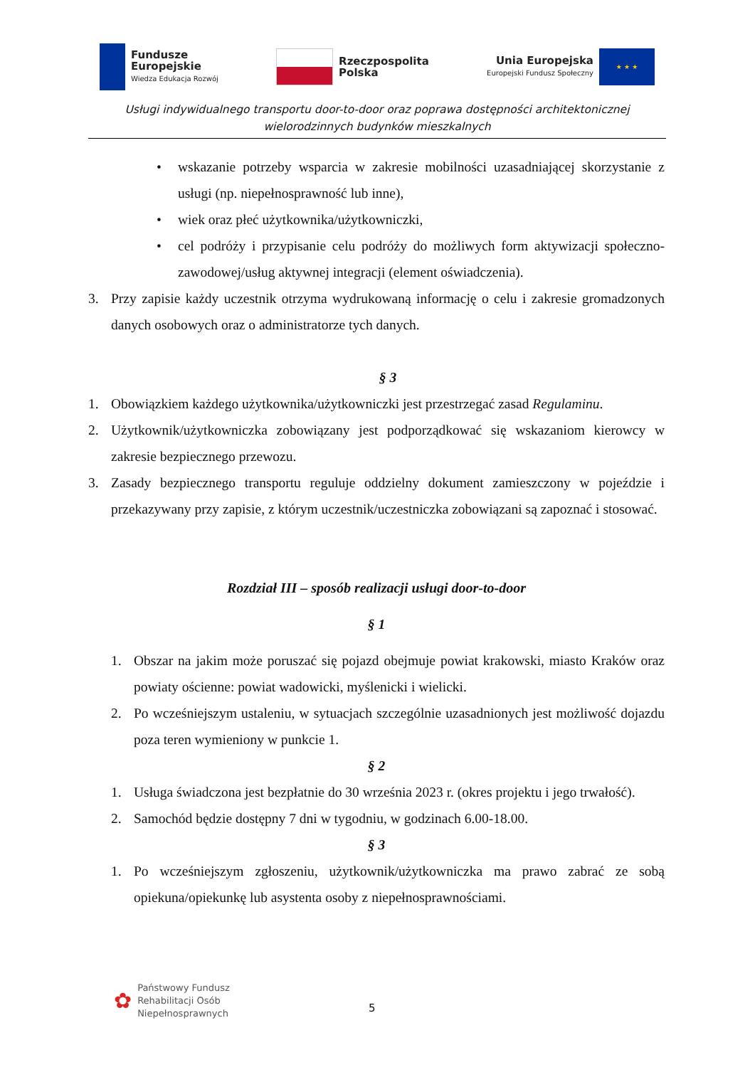Fundusze
Europejskie
Wiedza Edukacja Rozwój
Rzeczpospolita
Polska
Unia Europejska
Europejski Fundusz Społeczny
★ ★ ★
Usługi indywidualnego transportu door-to-door oraz poprawa dostępności architektonicznej wielorodzinnych budynków mieszkalnych
• wskazanie potrzeby wsparcia w zakresie mobilności uzasadniającej skorzystanie z usługi (np. niepełnosprawność lub inne),
• wiek oraz płeć użytkownika/użytkowniczki,
• cel podróży i przypisanie celu podróży do możliwych form aktywizacji społeczno-zawodowej/usług aktywnej integracji (element oświadczenia).
3. Przy zapisie każdy uczestnik otrzyma wydrukowaną informację o celu i zakresie gromadzonych danych osobowych oraz o administratorze tych danych.
§ 3
1. Obowiązkiem każdego użytkownika/użytkowniczki jest przestrzegać zasad Regulaminu.
2. Użytkownik/użytkowniczka zobowiązany jest podporządkować się wskazaniom kierowcy w zakresie bezpiecznego przewozu.
3. Zasady bezpiecznego transportu reguluje oddzielny dokument zamieszczony w pojeździe i przekazywany przy zapisie, z którym uczestnik/uczestniczka zobowiązani są zapoznać i stosować.
Rozdział III – sposób realizacji usługi door-to-door
§ 1
1. Obszar na jakim może poruszać się pojazd obejmuje powiat krakowski, miasto Kraków oraz powiaty ościenne: powiat wadowicki, myślenicki i wielicki.
2. Po wcześniejszym ustaleniu, w sytuacjach szczególnie uzasadnionych jest możliwość dojazdu poza teren wymieniony w punkcie 1.
§ 2
1. Usługa świadczona jest bezpłatnie do 30 września 2023 r. (okres projektu i jego trwałość).
2. Samochód będzie dostępny 7 dni w tygodniu, w godzinach 6.00-18.00.
§ 3
1. Po wcześniejszym zgłoszeniu, użytkownik/użytkowniczka ma prawo zabrać ze sobą opiekuna/opiekunkę lub asystenta osoby z niepełnosprawnościami.
✿
Państwowy Fundusz
Rehabilitacji Osób
Niepełnosprawnych
5